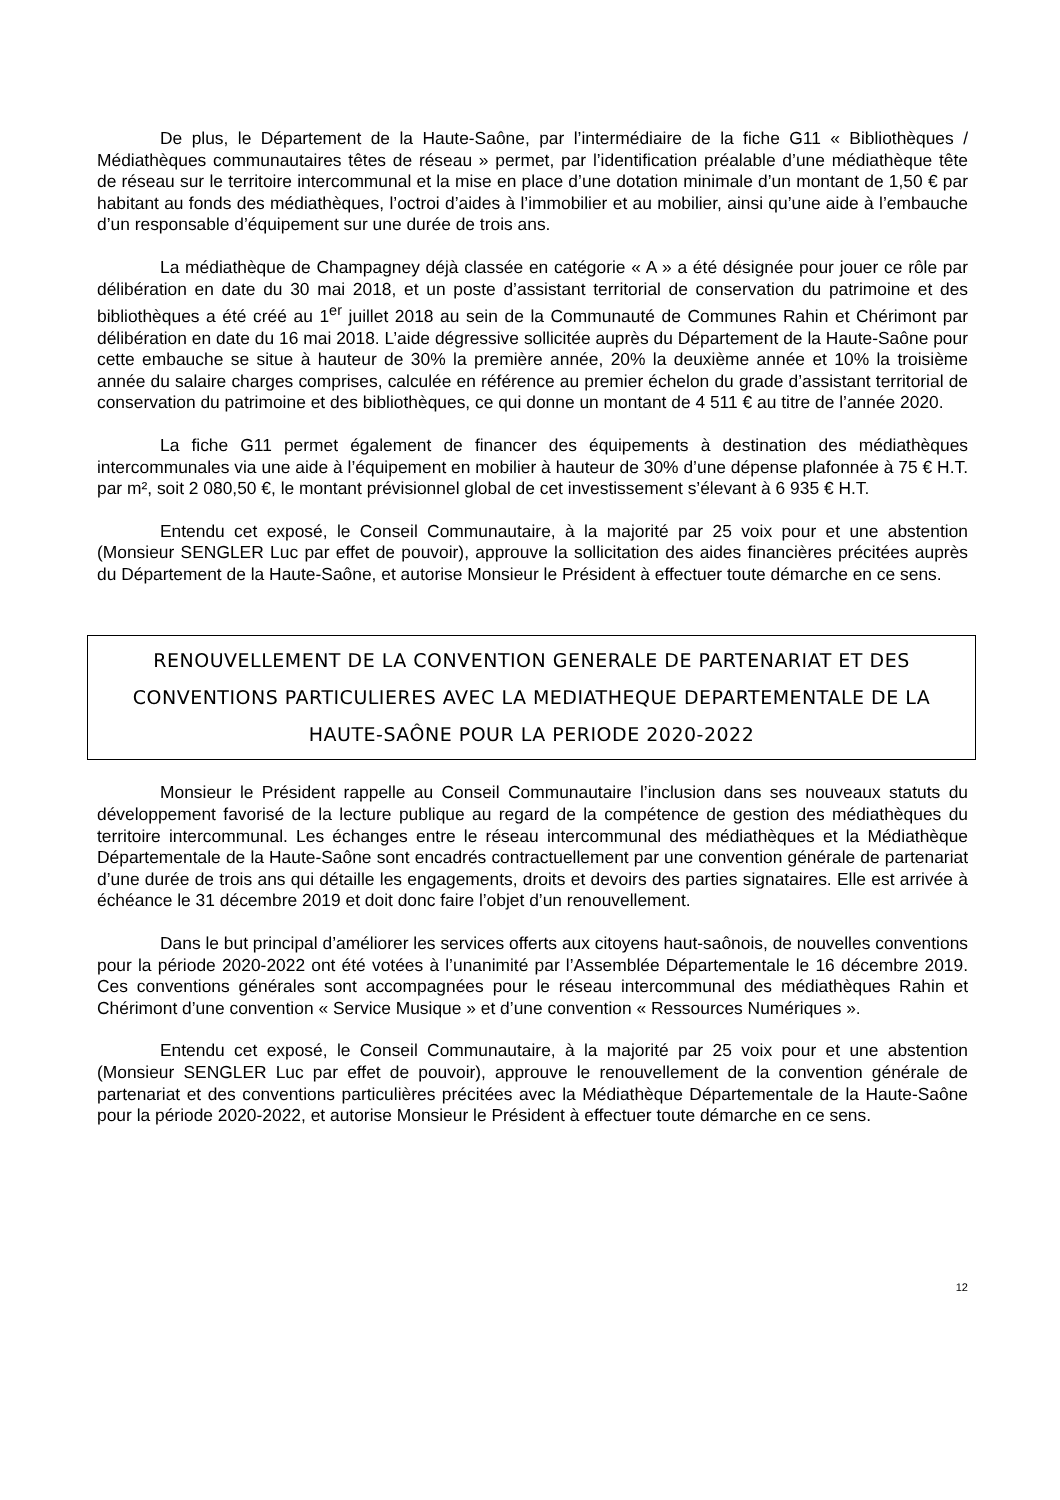De plus, le Département de la Haute-Saône, par l’intermédiaire de la fiche G11 « Bibliothèques / Médiathèques communautaires têtes de réseau » permet, par l’identification préalable d’une médiathèque tête de réseau sur le territoire intercommunal et la mise en place d’une dotation minimale d’un montant de 1,50 € par habitant au fonds des médiathèques, l’octroi d’aides à l’immobilier et au mobilier, ainsi qu’une aide à l’embauche d’un responsable d’équipement sur une durée de trois ans.
La médiathèque de Champagney déjà classée en catégorie « A » a été désignée pour jouer ce rôle par délibération en date du 30 mai 2018, et un poste d’assistant territorial de conservation du patrimoine et des bibliothèques a été créé au 1<sup>er</sup> juillet 2018 au sein de la Communauté de Communes Rahin et Chérimont par délibération en date du 16 mai 2018. L’aide dégressive sollicitée auprès du Département de la Haute-Saône pour cette embauche se situe à hauteur de 30% la première année, 20% la deuxième année et 10% la troisième année du salaire charges comprises, calculée en référence au premier échelon du grade d’assistant territorial de conservation du patrimoine et des bibliothèques, ce qui donne un montant de 4 511 € au titre de l’année 2020.
La fiche G11 permet également de financer des équipements à destination des médiathèques intercommunales via une aide à l’équipement en mobilier à hauteur de 30% d’une dépense plafonnée à 75 € H.T. par m², soit 2 080,50 €, le montant prévisionnel global de cet investissement s’élevant à 6 935 € H.T.
Entendu cet exposé, le Conseil Communautaire, à la majorité par 25 voix pour et une abstention (Monsieur SENGLER Luc par effet de pouvoir), approuve la sollicitation des aides financières précitées auprès du Département de la Haute-Saône, et autorise Monsieur le Président à effectuer toute démarche en ce sens.
RENOUVELLEMENT DE LA CONVENTION GENERALE DE PARTENARIAT ET DES CONVENTIONS PARTICULIERES AVEC LA MEDIATHEQUE DEPARTEMENTALE DE LA HAUTE-SAÔNE POUR LA PERIODE 2020-2022
Monsieur le Président rappelle au Conseil Communautaire l’inclusion dans ses nouveaux statuts du développement favorisé de la lecture publique au regard de la compétence de gestion des médiathèques du territoire intercommunal. Les échanges entre le réseau intercommunal des médiathèques et la Médiathèque Départementale de la Haute-Saône sont encadrés contractuellement par une convention générale de partenariat d’une durée de trois ans qui détaille les engagements, droits et devoirs des parties signataires. Elle est arrivée à échéance le 31 décembre 2019 et doit donc faire l’objet d’un renouvellement.
Dans le but principal d’améliorer les services offerts aux citoyens haut-saônois, de nouvelles conventions pour la période 2020-2022 ont été votées à l’unanimité par l’Assemblée Départementale le 16 décembre 2019. Ces conventions générales sont accompagnées pour le réseau intercommunal des médiathèques Rahin et Chérimont d’une convention « Service Musique » et d’une convention « Ressources Numériques ».
Entendu cet exposé, le Conseil Communautaire, à la majorité par 25 voix pour et une abstention (Monsieur SENGLER Luc par effet de pouvoir), approuve le renouvellement de la convention générale de partenariat et des conventions particulières précitées avec la Médiathèque Départementale de la Haute-Saône pour la période 2020-2022, et autorise Monsieur le Président à effectuer toute démarche en ce sens.
12